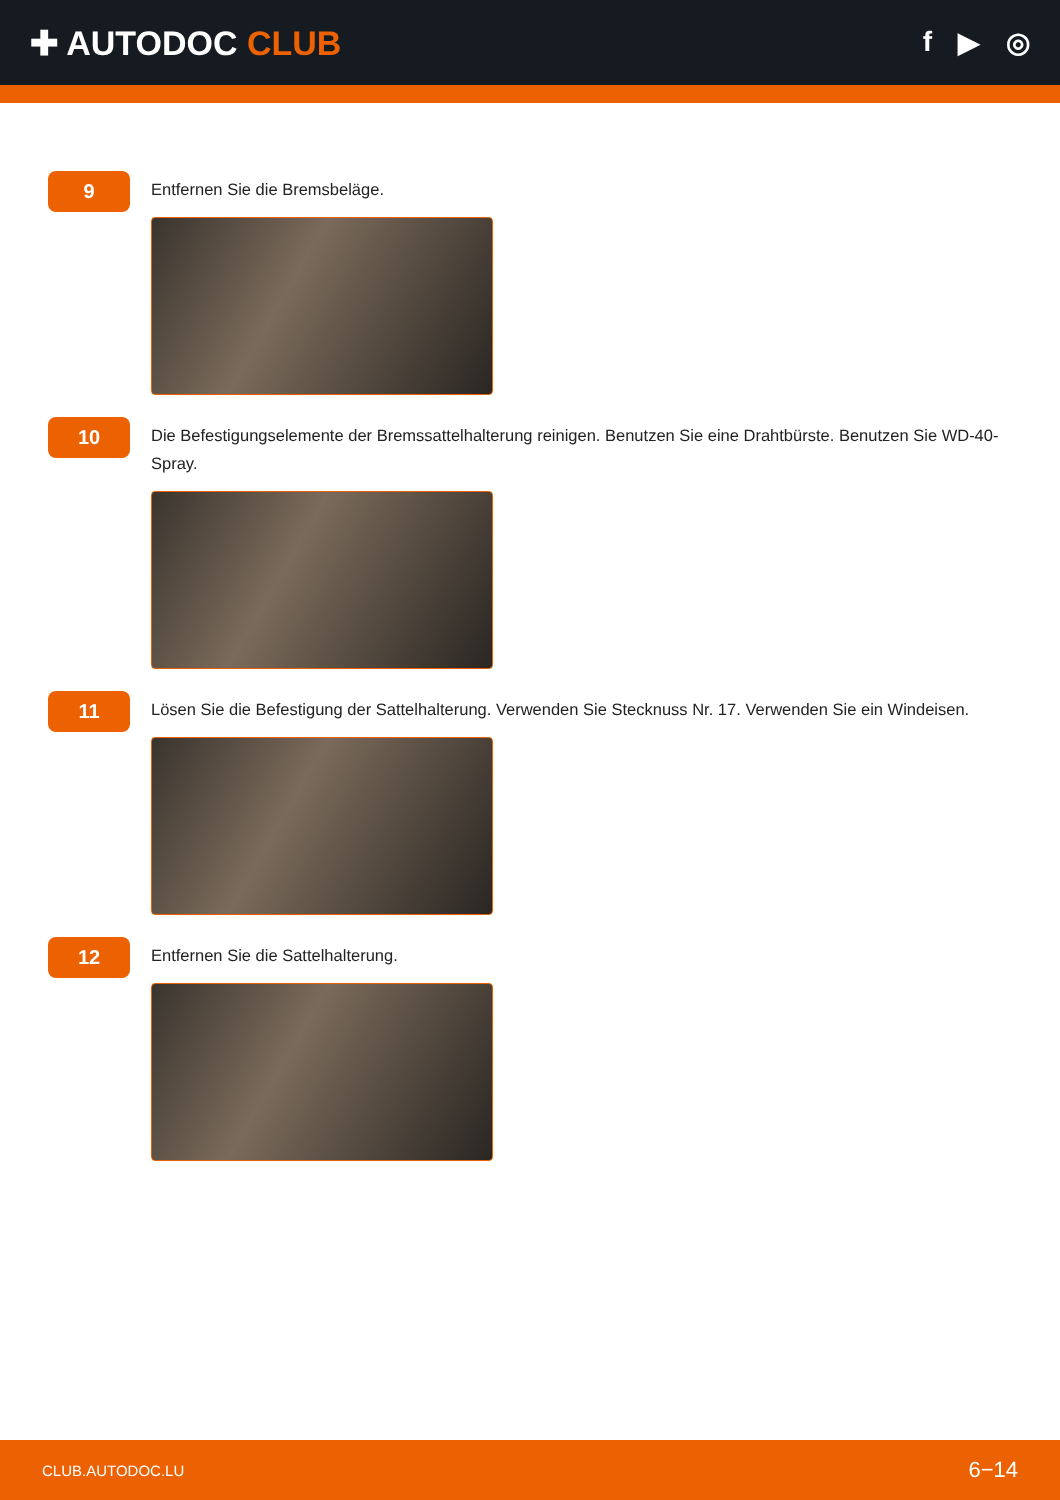✚ AUTODOC CLUB
f ▶ ◎
9
Entfernen Sie die Bremsbeläge.
10
Die Befestigungselemente der Bremssattelhalterung reinigen. Benutzen Sie eine Drahtbürste. Benutzen Sie WD-40-Spray.
11
Lösen Sie die Befestigung der Sattelhalterung. Verwenden Sie Stecknuss Nr. 17. Verwenden Sie ein Windeisen.
12
Entfernen Sie die Sattelhalterung.
CLUB.AUTODOC.LU 6−14